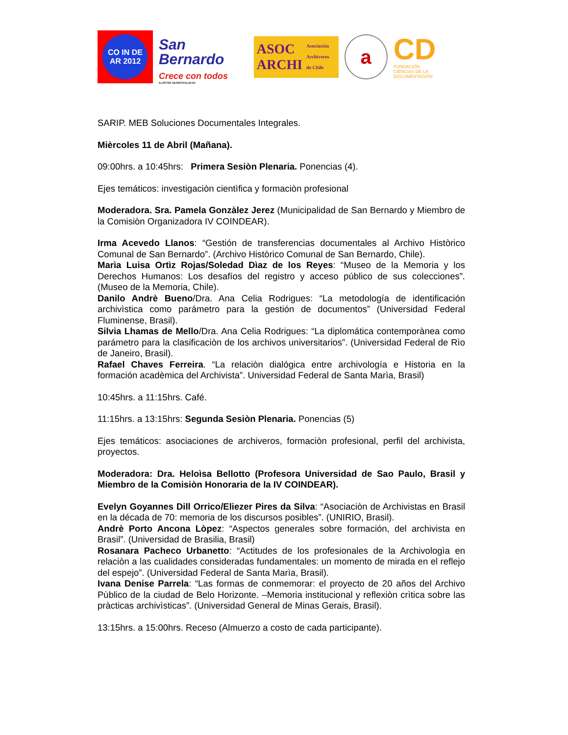CO IN DE AR 2012
San Bernardo
Crece con todos
ILUSTRE MUNICIPALIDAD
ASOC
ARCHI Asociación
Archiveros
de Chile
a
CD
FUNDACIÓN
CIENCIAS DE LA DOCUMENTACIÓN
SARIP. MEB Soluciones Documentales Integrales.
Mièrcoles 11 de Abril (Mañana).
09:00hrs. a 10:45hrs: Primera Sesiòn Plenaria. Ponencias (4).
Ejes temáticos: investigaciòn cientìfica y formaciòn profesional
Moderadora. Sra. Pamela Gonzàlez Jerez (Municipalidad de San Bernardo y Miembro de la Comisiòn Organizadora IV COINDEAR).
Irma Acevedo Llanos: “Gestión de transferencias documentales al Archivo Històrico Comunal de San Bernardo”. (Archivo Històrico Comunal de San Bernardo, Chile).
Marìa Luisa Ortìz Rojas/Soledad Dìaz de los Reyes: “Museo de la Memoria y los Derechos Humanos: Los desafíos del registro y acceso público de sus colecciones”. (Museo de la Memoria, Chile).
Danilo Andrè Bueno/Dra. Ana Celia Rodrigues: “La metodología de identificación archivìstica como parámetro para la gestión de documentos” (Universidad Federal Fluminense, Brasil).
Silvia Lhamas de Mello/Dra. Ana Celia Rodrigues: “La diplomática contemporànea como parámetro para la clasificaciòn de los archivos universitarios”. (Universidad Federal de Rìo de Janeiro, Brasil).
Rafael Chaves Ferreira. “La relaciòn dialógica entre archivología e Historia en la formación acadèmica del Archivista”. Universidad Federal de Santa Marìa, Brasil)
10:45hrs. a 11:15hrs. Café.
11:15hrs. a 13:15hrs: Segunda Sesiòn Plenaria. Ponencias (5)
Ejes temáticos: asociaciones de archiveros, formaciòn profesional, perfil del archivista, proyectos.
Moderadora: Dra. Heloìsa Bellotto (Profesora Universidad de Sao Paulo, Brasil y Miembro de la Comisiòn Honoraria de la IV COINDEAR).
Evelyn Goyannes Dill Orrico/Eliezer Pires da Silva: “Asociaciòn de Archivistas en Brasil en la década de 70: memoria de los discursos posibles”. (UNIRIO, Brasil).
Andrè Porto Ancona Lòpez: “Aspectos generales sobre formación, del archivista en Brasil”. (Universidad de Brasilia, Brasil)
Rosanara Pacheco Urbanetto: “Actitudes de los profesionales de la Archivologìa en relaciòn a las cualidades consideradas fundamentales: un momento de mirada en el reflejo del espejo”. (Universidad Federal de Santa Marìa, Brasil).
Ivana Denise Parrela: “Las formas de conmemorar: el proyecto de 20 años del Archivo Pùblico de la ciudad de Belo Horizonte. –Memoria institucional y reflexiòn crìtica sobre las pràcticas archivìsticas”. (Universidad General de Minas Gerais, Brasil).
13:15hrs. a 15:00hrs. Receso (Almuerzo a costo de cada participante).